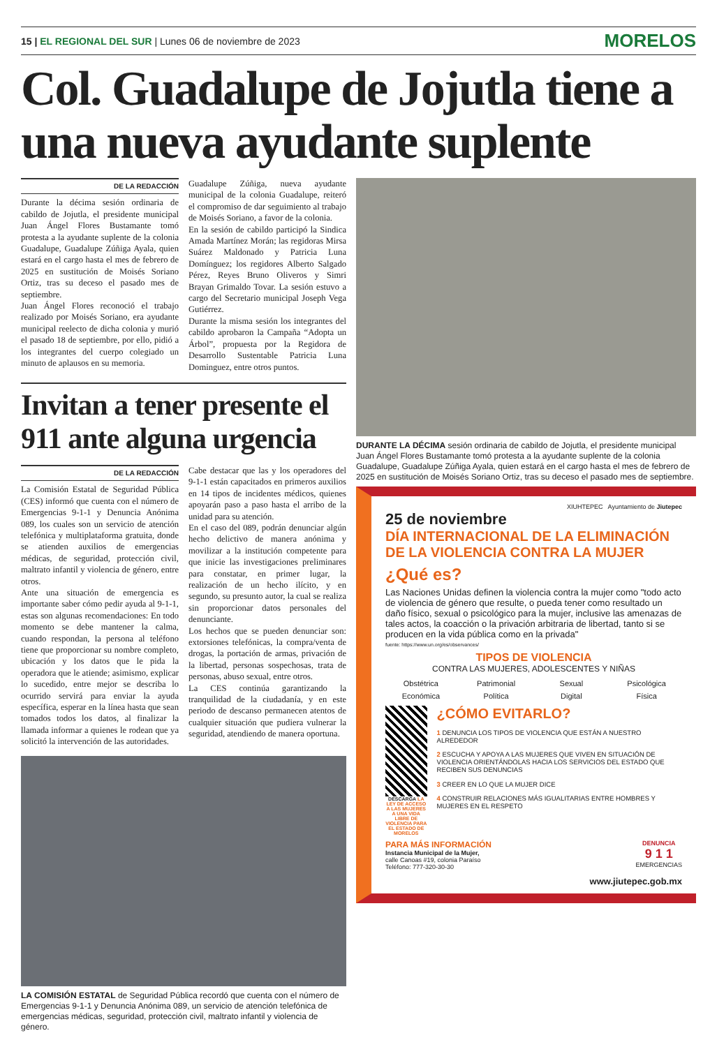15 | EL REGIONAL DEL SUR | Lunes 06 de noviembre de 2023 MORELOS
Col. Guadalupe de Jojutla tiene a una nueva ayudante suplente
DE LA REDACCIÓN
Durante la décima sesión ordinaria de cabildo de Jojutla, el presidente municipal Juan Ángel Flores Bustamante tomó protesta a la ayudante suplente de la colonia Guadalupe, Guadalupe Zúñiga Ayala, quien estará en el cargo hasta el mes de febrero de 2025 en sustitución de Moisés Soriano Ortiz, tras su deceso el pasado mes de septiembre.
Juan Ángel Flores reconoció el trabajo realizado por Moisés Soriano, era ayudante municipal reelecto de dicha colonia y murió el pasado 18 de septiembre, por ello, pidió a los integrantes del cuerpo colegiado un minuto de aplausos en su memoria.
Guadalupe Zúñiga, nueva ayudante municipal de la colonia Guadalupe, reiteró el compromiso de dar seguimiento al trabajo de Moisés Soriano, a favor de la colonia.
En la sesión de cabildo participó la Sindica Amada Martínez Morán; las regidoras Mirsa Suárez Maldonado y Patricia Luna Domínguez; los regidores Alberto Salgado Pérez, Reyes Bruno Oliveros y Simri Brayan Grimaldo Tovar. La sesión estuvo a cargo del Secretario municipal Joseph Vega Gutiérrez.
Durante la misma sesión los integrantes del cabildo aprobaron la Campaña “Adopta un Árbol”, propuesta por la Regidora de Desarrollo Sustentable Patricia Luna Dominguez, entre otros puntos.
Invitan a tener presente el 911 ante alguna urgencia
DE LA REDACCIÓN
La Comisión Estatal de Seguridad Pública (CES) informó que cuenta con el número de Emergencias 9-1-1 y Denuncia Anónima 089, los cuales son un servicio de atención telefónica y multiplataforma gratuita, donde se atienden auxilios de emergencias médicas, de seguridad, protección civil, maltrato infantil y violencia de género, entre otros.
Ante una situación de emergencia es importante saber cómo pedir ayuda al 9-1-1, estas son algunas recomendaciones: En todo momento se debe mantener la calma, cuando respondan, la persona al teléfono tiene que proporcionar su nombre completo, ubicación y los datos que le pida la operadora que le atiende; asimismo, explicar lo sucedido, entre mejor se describa lo ocurrido servirá para enviar la ayuda específica, esperar en la línea hasta que sean tomados todos los datos, al finalizar la llamada informar a quienes le rodean que ya solicitó la intervención de las autoridades.
Cabe destacar que las y los operadores del 9-1-1 están capacitados en primeros auxilios en 14 tipos de incidentes médicos, quienes apoyarán paso a paso hasta el arribo de la unidad para su atención.
En el caso del 089, podrán denunciar algún hecho delictivo de manera anónima y movilizar a la institución competente para que inicie las investigaciones preliminares para constatar, en primer lugar, la realización de un hecho ilícito, y en segundo, su presunto autor, la cual se realiza sin proporcionar datos personales del denunciante.
Los hechos que se pueden denunciar son: extorsiones telefónicas, la compra/venta de drogas, la portación de armas, privación de la libertad, personas sospechosas, trata de personas, abuso sexual, entre otros.
La CES continúa garantizando la tranquilidad de la ciudadanía, y en este periodo de descanso permanecen atentos de cualquier situación que pudiera vulnerar la seguridad, atendiendo de manera oportuna.
LA COMISIÓN ESTATAL de Seguridad Pública recordó que cuenta con el número de Emergencias 9-1-1 y Denuncia Anónima 089, un servicio de atención telefónica de emergencias médicas, seguridad, protección civil, maltrato infantil y violencia de género.
DURANTE LA DÉCIMA sesión ordinaria de cabildo de Jojutla, el presidente municipal Juan Ángel Flores Bustamante tomó protesta a la ayudante suplente de la colonia Guadalupe, Guadalupe Zúñiga Ayala, quien estará en el cargo hasta el mes de febrero de 2025 en sustitución de Moisés Soriano Ortiz, tras su deceso el pasado mes de septiembre.
XIUHTEPEC Ayuntamiento de Jiutepec
25 de noviembre
DÍA INTERNACIONAL DE LA ELIMINACIÓN DE LA VIOLENCIA CONTRA LA MUJER
¿Qué es?
Las Naciones Unidas definen la violencia contra la mujer como "todo acto de violencia de género que resulte, o pueda tener como resultado un daño físico, sexual o psicológico para la mujer, inclusive las amenazas de tales actos, la coacción o la privación arbitraria de libertad, tanto si se producen en la vida pública como en la privada"
fuente: https://www.un.org/es/observances/
TIPOS DE VIOLENCIA
CONTRA LAS MUJERES, ADOLESCENTES Y NIÑAS
Obstétrica Patrimonial Sexual Psicológica Económica Política Digital Física
DESCARGA LA LEY DE ACCESO A LAS MUJERES A UNA VIDA LIBRE DE VIOLENCIA PARA EL ESTADO DE MORELOS
¿CÓMO EVITARLO?
1 DENUNCIA LOS TIPOS DE VIOLENCIA QUE ESTÁN A NUESTRO ALREDEDOR
2 ESCUCHA Y APOYA A LAS MUJERES QUE VIVEN EN SITUACIÓN DE VIOLENCIA ORIENTÁNDOLAS HACIA LOS SERVICIOS DEL ESTADO QUE RECIBEN SUS DENUNCIAS
3 CREER EN LO QUE LA MUJER DICE
4 CONSTRUIR RELACIONES MÁS IGUALITARIAS ENTRE HOMBRES Y MUJERES EN EL RESPETO
PARA MÁS INFORMACIÓN
Instancia Municipal de la Mujer,
calle Canoas #19, colonia Paraíso
Teléfono: 777-320-30-30
DENUNCIA
9 1 1
EMERGENCIAS
www.jiutepec.gob.mx